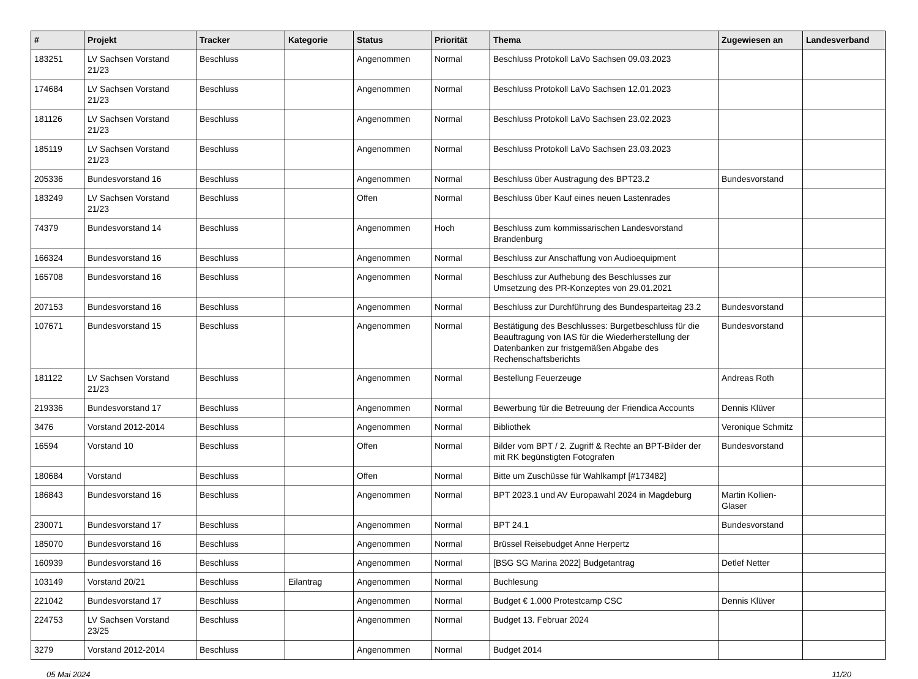| # | Projekt | Tracker | Kategorie | Status | Priorität | Thema | Zugewiesen an | Landesverband |
| --- | --- | --- | --- | --- | --- | --- | --- | --- |
| 183251 | LV Sachsen Vorstand 21/23 | Beschluss | | Angenommen | Normal | Beschluss Protokoll LaVo Sachsen 09.03.2023 | | |
| 174684 | LV Sachsen Vorstand 21/23 | Beschluss | | Angenommen | Normal | Beschluss Protokoll LaVo Sachsen 12.01.2023 | | |
| 181126 | LV Sachsen Vorstand 21/23 | Beschluss | | Angenommen | Normal | Beschluss Protokoll LaVo Sachsen 23.02.2023 | | |
| 185119 | LV Sachsen Vorstand 21/23 | Beschluss | | Angenommen | Normal | Beschluss Protokoll LaVo Sachsen 23.03.2023 | | |
| 205336 | Bundesvorstand 16 | Beschluss | | Angenommen | Normal | Beschluss über Austragung des BPT23.2 | Bundesvorstand | |
| 183249 | LV Sachsen Vorstand 21/23 | Beschluss | | Offen | Normal | Beschluss über Kauf eines neuen Lastenrades | | |
| 74379 | Bundesvorstand 14 | Beschluss | | Angenommen | Hoch | Beschluss zum kommissarischen Landesvorstand Brandenburg | | |
| 166324 | Bundesvorstand 16 | Beschluss | | Angenommen | Normal | Beschluss zur Anschaffung von Audioequipment | | |
| 165708 | Bundesvorstand 16 | Beschluss | | Angenommen | Normal | Beschluss zur Aufhebung des Beschlusses zur Umsetzung des PR-Konzeptes von 29.01.2021 | | |
| 207153 | Bundesvorstand 16 | Beschluss | | Angenommen | Normal | Beschluss zur Durchführung des Bundesparteitag 23.2 | Bundesvorstand | |
| 107671 | Bundesvorstand 15 | Beschluss | | Angenommen | Normal | Bestätigung des Beschlusses: Burgetbeschluss für die Beauftragung von IAS für die Wiederherstellung der Datenbanken zur fristgemäßen Abgabe des Rechenschaftsberichts | Bundesvorstand | |
| 181122 | LV Sachsen Vorstand 21/23 | Beschluss | | Angenommen | Normal | Bestellung Feuerzeuge | Andreas Roth | |
| 219336 | Bundesvorstand 17 | Beschluss | | Angenommen | Normal | Bewerbung für die Betreuung der Friendica Accounts | Dennis Klüver | |
| 3476 | Vorstand 2012-2014 | Beschluss | | Angenommen | Normal | Bibliothek | Veronique Schmitz | |
| 16594 | Vorstand 10 | Beschluss | | Offen | Normal | Bilder vom BPT / 2. Zugriff & Rechte an BPT-Bilder der mit RK begünstigten Fotografen | Bundesvorstand | |
| 180684 | Vorstand | Beschluss | | Offen | Normal | Bitte um Zuschüsse für Wahlkampf [#173482] | | |
| 186843 | Bundesvorstand 16 | Beschluss | | Angenommen | Normal | BPT 2023.1 und AV Europawahl 2024 in Magdeburg | Martin Kollien-Glaser | |
| 230071 | Bundesvorstand 17 | Beschluss | | Angenommen | Normal | BPT 24.1 | Bundesvorstand | |
| 185070 | Bundesvorstand 16 | Beschluss | | Angenommen | Normal | Brüssel Reisebudget Anne Herpertz | | |
| 160939 | Bundesvorstand 16 | Beschluss | | Angenommen | Normal | [BSG SG Marina 2022] Budgetantrag | Detlef Netter | |
| 103149 | Vorstand 20/21 | Beschluss | Eilantrag | Angenommen | Normal | Buchlesung | | |
| 221042 | Bundesvorstand 17 | Beschluss | | Angenommen | Normal | Budget € 1.000 Protestcamp CSC | Dennis Klüver | |
| 224753 | LV Sachsen Vorstand 23/25 | Beschluss | | Angenommen | Normal | Budget 13. Februar 2024 | | |
| 3279 | Vorstand 2012-2014 | Beschluss | | Angenommen | Normal | Budget 2014 | | |
05 Mai 2024 11/20